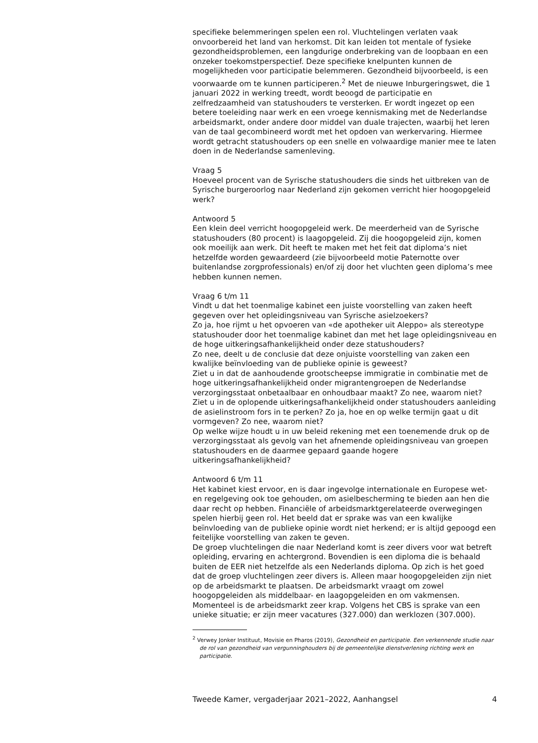specifieke belemmeringen spelen een rol. Vluchtelingen verlaten vaak onvoorbereid het land van herkomst. Dit kan leiden tot mentale of fysieke gezondheidsproblemen, een langdurige onderbreking van de loopbaan en een onzeker toekomstperspectief. Deze specifieke knelpunten kunnen de mogelijkheden voor participatie belemmeren. Gezondheid bijvoorbeeld, is een voorwaarde om te kunnen participeren.<sup>2</sup> Met de nieuwe Inburgeringswet, die 1 januari 2022 in werking treedt, wordt beoogd de participatie en zelfredzaamheid van statushouders te versterken. Er wordt ingezet op een betere toeleiding naar werk en een vroege kennismaking met de Nederlandse arbeidsmarkt, onder andere door middel van duale trajecten, waarbij het leren van de taal gecombineerd wordt met het opdoen van werkervaring. Hiermee wordt getracht statushouders op een snelle en volwaardige manier mee te laten doen in de Nederlandse samenleving.
Vraag 5
Hoeveel procent van de Syrische statushouders die sinds het uitbreken van de Syrische burgeroorlog naar Nederland zijn gekomen verricht hier hoogopgeleid werk?
Antwoord 5
Een klein deel verricht hoogopgeleid werk. De meerderheid van de Syrische statushouders (80 procent) is laagopgeleid. Zij die hoogopgeleid zijn, komen ook moeilijk aan werk. Dit heeft te maken met het feit dat diploma’s niet hetzelfde worden gewaardeerd (zie bijvoorbeeld motie Paternotte over buitenlandse zorgprofessionals) en/of zij door het vluchten geen diploma’s mee hebben kunnen nemen.
Vraag 6 t/m 11
Vindt u dat het toenmalige kabinet een juiste voorstelling van zaken heeft gegeven over het opleidingsniveau van Syrische asielzoekers?
Zo ja, hoe rijmt u het opvoeren van «de apotheker uit Aleppo» als stereotype statushouder door het toenmalige kabinet dan met het lage opleidingsniveau en de hoge uitkeringsafhankelijkheid onder deze statushouders?
Zo nee, deelt u de conclusie dat deze onjuiste voorstelling van zaken een kwalijke beïnvloeding van de publieke opinie is geweest?
Ziet u in dat de aanhoudende grootscheepse immigratie in combinatie met de hoge uitkeringsafhankelijkheid onder migrantengroepen de Nederlandse verzorgingsstaat onbetaalbaar en onhoudbaar maakt? Zo nee, waarom niet?
Ziet u in de oplopende uitkeringsafhankelijkheid onder statushouders aanleiding de asielinstroom fors in te perken? Zo ja, hoe en op welke termijn gaat u dit vormgeven? Zo nee, waarom niet?
Op welke wijze houdt u in uw beleid rekening met een toenemende druk op de verzorgingsstaat als gevolg van het afnemende opleidingsniveau van groepen statushouders en de daarmee gepaard gaande hogere uitkeringsafhankelijkheid?
Antwoord 6 t/m 11
Het kabinet kiest ervoor, en is daar ingevolge internationale en Europese wet- en regelgeving ook toe gehouden, om asielbescherming te bieden aan hen die daar recht op hebben. Financiële of arbeidsmarktgerelateerde overwegingen spelen hierbij geen rol. Het beeld dat er sprake was van een kwalijke beïnvloeding van de publieke opinie wordt niet herkend; er is altijd gepoogd een feitelijke voorstelling van zaken te geven.
De groep vluchtelingen die naar Nederland komt is zeer divers voor wat betreft opleiding, ervaring en achtergrond. Bovendien is een diploma die is behaald buiten de EER niet hetzelfde als een Nederlands diploma. Op zich is het goed dat de groep vluchtelingen zeer divers is. Alleen maar hoogopgeleiden zijn niet op de arbeidsmarkt te plaatsen. De arbeidsmarkt vraagt om zowel hoogopgeleiden als middelbaar- en laagopgeleiden en om vakmensen. Momenteel is de arbeidsmarkt zeer krap. Volgens het CBS is sprake van een unieke situatie; er zijn meer vacatures (327.000) dan werklozen (307.000).
<sup>2</sup> Verwey Jonker Instituut, Movisie en Pharos (2019), Gezondheid en participatie. Een verkennende studie naar de rol van gezondheid van vergunninghouders bij de gemeentelijke dienstverlening richting werk en participatie.
Tweede Kamer, vergaderjaar 2021–2022, Aanhangsel 4